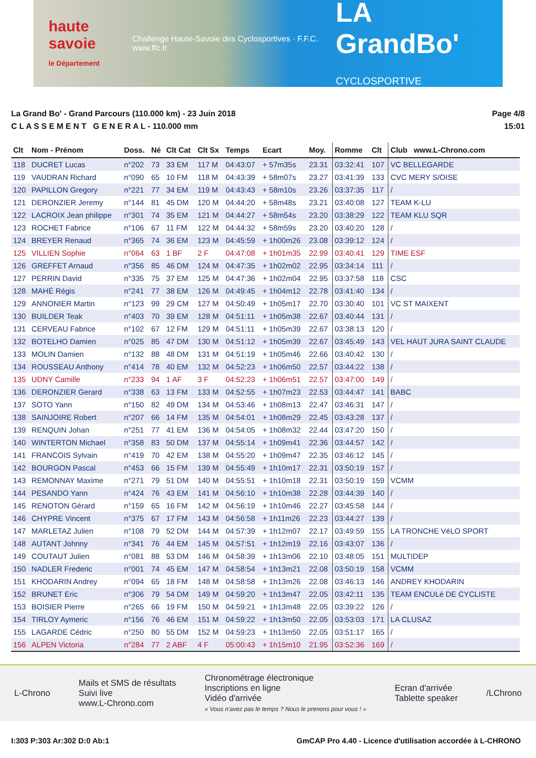haute savoie
le Département
Challenge Haute-Savoie des Cyclosportives · F.F.C. www.ffc.fr
LA GrandBo'
CYCLOSPORTIVE
La Grand Bo' - Grand Parcours (110.000 km) - 23 Juin 2018
C L A S S E M E N T G E N E R A L - 110.000 mm
Page 4/8
15:01
| Clt | Nom - Prénom | Doss. | Né | Clt Cat | Clt Sx | Temps | Ecart | Moy. | Romme | Clt | Club www.L-Chrono.com |
| --- | --- | --- | --- | --- | --- | --- | --- | --- | --- | --- | --- |
| 118 | DUCRET Lucas | n°202 | 73 | 33 EM | 117 M | 04:43:07 | + 57m35s | 23.31 | 03:32:41 | 107 | VC BELLEGARDE |
| 119 | VAUDRAN Richard | n°090 | 65 | 10 FM | 118 M | 04:43:39 | + 58m07s | 23.27 | 03:41:39 | 133 | CVC MERY S/OISE |
| 120 | PAPILLON Gregory | n°221 | 77 | 34 EM | 119 M | 04:43:43 | + 58m10s | 23.26 | 03:37:35 | 117 | / |
| 121 | DERONZIER Jeremy | n°144 | 81 | 45 DM | 120 M | 04:44:20 | + 58m48s | 23.21 | 03:40:08 | 127 | TEAM K-LU |
| 122 | LACROIX Jean philippe | n°301 | 74 | 35 EM | 121 M | 04:44:27 | + 58m54s | 23.20 | 03:38:29 | 122 | TEAM KLU SQR |
| 123 | ROCHET Fabrice | n°106 | 67 | 11 FM | 122 M | 04:44:32 | + 58m59s | 23.20 | 03:40:20 | 128 | / |
| 124 | BREYER Renaud | n°365 | 74 | 36 EM | 123 M | 04:45:59 | + 1h00m26 | 23.08 | 03:39:12 | 124 | / |
| 125 | VILLIEN Sophie | n°064 | 63 | 1 BF | 2 F | 04:47:08 | + 1h01m35 | 22.99 | 03:40:41 | 129 | TIME ESF |
| 126 | GREFFET Arnaud | n°356 | 85 | 46 DM | 124 M | 04:47:35 | + 1h02m02 | 22.95 | 03:34:14 | 111 | / |
| 127 | PERRIN David | n°335 | 75 | 37 EM | 125 M | 04:47:36 | + 1h02m04 | 22.95 | 03:37:58 | 118 | CSC |
| 128 | MAHÉ Régis | n°241 | 77 | 38 EM | 126 M | 04:49:45 | + 1h04m12 | 22.78 | 03:41:40 | 134 | / |
| 129 | ANNONIER Martin | n°123 | 99 | 29 CM | 127 M | 04:50:49 | + 1h05m17 | 22.70 | 03:30:40 | 101 | VC ST MAIXENT |
| 130 | BUILDER Teak | n°403 | 70 | 39 EM | 128 M | 04:51:11 | + 1h05m38 | 22.67 | 03:40:44 | 131 | / |
| 131 | CERVEAU Fabrice | n°102 | 67 | 12 FM | 129 M | 04:51:11 | + 1h05m39 | 22.67 | 03:38:13 | 120 | / |
| 132 | BOTELHO Damien | n°025 | 85 | 47 DM | 130 M | 04:51:12 | + 1h05m39 | 22.67 | 03:45:49 | 143 | VEL HAUT JURA SAINT CLAUDE |
| 133 | MOLIN Damien | n°132 | 88 | 48 DM | 131 M | 04:51:19 | + 1h05m46 | 22.66 | 03:40:42 | 130 | / |
| 134 | ROUSSEAU Anthony | n°414 | 78 | 40 EM | 132 M | 04:52:23 | + 1h06m50 | 22.57 | 03:44:22 | 138 | / |
| 135 | UDNY Camille | n°233 | 94 | 1 AF | 3 F | 04:52:23 | + 1h06m51 | 22.57 | 03:47:00 | 149 | / |
| 136 | DERONZIER Gerard | n°338 | 63 | 13 FM | 133 M | 04:52:55 | + 1h07m23 | 22.53 | 03:44:47 | 141 | BABC |
| 137 | SOTO Yann | n°150 | 82 | 49 DM | 134 M | 04:53:46 | + 1h08m13 | 22.47 | 03:46:31 | 147 | / |
| 138 | SAINJOIRE Robert | n°207 | 66 | 14 FM | 135 M | 04:54:01 | + 1h08m29 | 22.45 | 03:43:28 | 137 | / |
| 139 | RENQUIN Johan | n°251 | 77 | 41 EM | 136 M | 04:54:05 | + 1h08m32 | 22.44 | 03:47:20 | 150 | / |
| 140 | WINTERTON Michael | n°358 | 83 | 50 DM | 137 M | 04:55:14 | + 1h09m41 | 22.36 | 03:44:57 | 142 | / |
| 141 | FRANCOIS Sylvain | n°419 | 70 | 42 EM | 138 M | 04:55:20 | + 1h09m47 | 22.35 | 03:46:12 | 145 | / |
| 142 | BOURGON Pascal | n°453 | 66 | 15 FM | 139 M | 04:55:49 | + 1h10m17 | 22.31 | 03:50:19 | 157 | / |
| 143 | REMONNAY Maxime | n°271 | 79 | 51 DM | 140 M | 04:55:51 | + 1h10m18 | 22.31 | 03:50:19 | 159 | VCMM |
| 144 | PESANDO Yann | n°424 | 76 | 43 EM | 141 M | 04:56:10 | + 1h10m38 | 22.28 | 03:44:39 | 140 | / |
| 145 | RENOTON Gérard | n°159 | 65 | 16 FM | 142 M | 04:56:19 | + 1h10m46 | 22.27 | 03:45:58 | 144 | / |
| 146 | CHYPRE Vincent | n°375 | 67 | 17 FM | 143 M | 04:56:58 | + 1h11m26 | 22.23 | 03:44:27 | 139 | / |
| 147 | MARLETAZ Julien | n°108 | 79 | 52 DM | 144 M | 04:57:39 | + 1h12m07 | 22.17 | 03:49:59 | 155 | LA TRONCHE VéLO SPORT |
| 148 | AUTANT Johnny | n°341 | 76 | 44 EM | 145 M | 04:57:51 | + 1h12m19 | 22.16 | 03:43:07 | 136 | / |
| 149 | COUTAUT Julien | n°081 | 88 | 53 DM | 146 M | 04:58:39 | + 1h13m06 | 22.10 | 03:48:05 | 151 | MULTIDEP |
| 150 | NADLER Frederic | n°001 | 74 | 45 EM | 147 M | 04:58:54 | + 1h13m21 | 22.08 | 03:50:19 | 158 | VCMM |
| 151 | KHODARIN Andrey | n°094 | 65 | 18 FM | 148 M | 04:58:58 | + 1h13m26 | 22.08 | 03:46:13 | 146 | ANDREY KHODARIN |
| 152 | BRUNET Eric | n°306 | 79 | 54 DM | 149 M | 04:59:20 | + 1h13m47 | 22.05 | 03:42:11 | 135 | TEAM ENCULé DE CYCLISTE |
| 153 | BOISIER Pierre | n°265 | 66 | 19 FM | 150 M | 04:59:21 | + 1h13m48 | 22.05 | 03:39:22 | 126 | / |
| 154 | TIRLOY Aymeric | n°156 | 76 | 46 EM | 151 M | 04:59:22 | + 1h13m50 | 22.05 | 03:53:03 | 171 | LA CLUSAZ |
| 155 | LAGARDE Cédric | n°250 | 80 | 55 DM | 152 M | 04:59:23 | + 1h13m50 | 22.05 | 03:51:17 | 165 | / |
| 156 | ALPEN Victoria | n°284 | 77 | 2 ABF | 4 F | 05:00:43 | + 1h15m10 | 21.95 | 03:52:36 | 169 | / |
L-Chrono
Mails et SMS de résultats
Suivi live
www.L-Chrono.com
Chronométrage électronique
Inscriptions en ligne
Vidéo d'arrivée
« Vous n'avez pas le temps ? Nous le prenons pour vous ! »
Ecran d'arrivée
Tablette speaker
/LChrono
I:303 P:303 Ar:302 D:0 Ab:1 GmCAP Pro 4.40 - Licence d'utilisation accordée à L-CHRONO